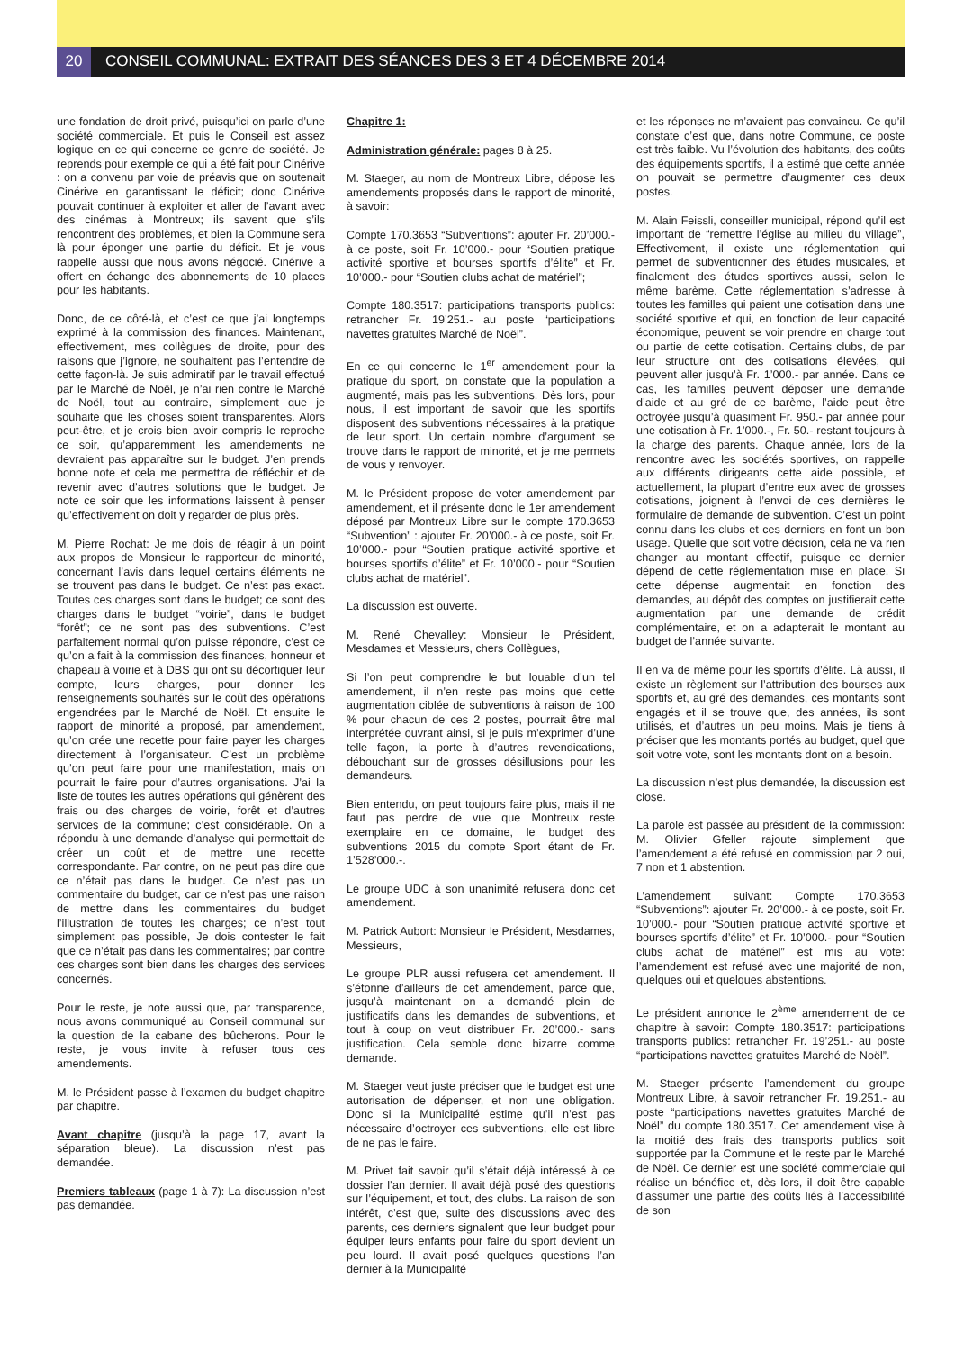20 CONSEIL COMMUNAL: EXTRAIT DES SÉANCES DES 3 ET 4 DÉCEMBRE 2014
une fondation de droit privé, puisqu’ici on parle d’une société commerciale. Et puis le Conseil est assez logique en ce qui concerne ce genre de société. Je reprends pour exemple ce qui a été fait pour Cinérive : on a convenu par voie de préavis que on soutenait Cinérive en garantissant le déficit; donc Cinérive pouvait continuer à exploiter et aller de l’avant avec des cinémas à Montreux; ils savent que s’ils rencontrent des problèmes, et bien la Commune sera là pour éponger une partie du déficit. Et je vous rappelle aussi que nous avons négocié. Cinérive a offert en échange des abonnements de 10 places pour les habitants.
Donc, de ce côté-là, et c’est ce que j’ai longtemps exprimé à la commission des finances. Maintenant, effectivement, mes collègues de droite, pour des raisons que j’ignore, ne souhaitent pas l’entendre de cette façon-là. Je suis admiratif par le travail effectué par le Marché de Noël, je n’ai rien contre le Marché de Noël, tout au contraire, simplement que je souhaite que les choses soient transparentes. Alors peut-être, et je crois bien avoir compris le reproche ce soir, qu’apparemment les amendements ne devraient pas apparaître sur le budget. J’en prends bonne note et cela me permettra de réfléchir et de revenir avec d’autres solutions que le budget. Je note ce soir que les informations laissent à penser qu’effectivement on doit y regarder de plus près.
M. Pierre Rochat: Je me dois de réagir à un point aux propos de Monsieur le rapporteur de minorité, concernant l’avis dans lequel certains éléments ne se trouvent pas dans le budget. Ce n’est pas exact. Toutes ces charges sont dans le budget; ce sont des charges dans le budget “voirie”, dans le budget “forêt”; ce ne sont pas des subventions. C’est parfaitement normal qu’on puisse répondre, c’est ce qu’on a fait à la commission des finances, honneur et chapeau à voirie et à DBS qui ont su décortiquer leur compte, leurs charges, pour donner les renseignements souhaités sur le coût des opérations engendrées par le Marché de Noël. Et ensuite le rapport de minorité a proposé, par amendement, qu’on crée une recette pour faire payer les charges directement à l’organisateur. C’est un problème qu’on peut faire pour une manifestation, mais on pourrait le faire pour d’autres organisations. J’ai la liste de toutes les autres opérations qui génèrent des frais ou des charges de voirie, forêt et d’autres services de la commune; c’est considérable. On a répondu à une demande d’analyse qui permettait de créer un coût et de mettre une recette correspondante. Par contre, on ne peut pas dire que ce n’était pas dans le budget. Ce n’est pas un commentaire du budget, car ce n’est pas une raison de mettre dans les commentaires du budget l’illustration de toutes les charges; ce n’est tout simplement pas possible, Je dois contester le fait que ce n’était pas dans les commentaires; par contre ces charges sont bien dans les charges des services concernés.
Pour le reste, je note aussi que, par transparence, nous avons communiqué au Conseil communal sur la question de la cabane des bûcherons. Pour le reste, je vous invite à refuser tous ces amendements.
M. le Président passe à l’examen du budget chapitre par chapitre.
Avant chapitre (jusqu’à la page 17, avant la séparation bleue). La discussion n’est pas demandée.
Premiers tableaux (page 1 à 7): La discussion n’est pas demandée.
Chapitre 1:
Administration générale: pages 8 à 25.
M. Staeger, au nom de Montreux Libre, dépose les amendements proposés dans le rapport de minorité, à savoir:
Compte 170.3653 “Subventions”: ajouter Fr. 20’000.- à ce poste, soit Fr. 10’000.- pour “Soutien pratique activité sportive et bourses sportifs d’élite” et Fr. 10’000.- pour “Soutien clubs achat de matériel”;
Compte 180.3517: participations transports publics: retrancher Fr. 19’251.- au poste “participations navettes gratuites Marché de Noël”.
En ce qui concerne le 1<sup>er</sup> amendement pour la pratique du sport, on constate que la population a augmenté, mais pas les subventions. Dès lors, pour nous, il est important de savoir que les sportifs disposent des subventions nécessaires à la pratique de leur sport. Un certain nombre d’argument se trouve dans le rapport de minorité, et je me permets de vous y renvoyer.
M. le Président propose de voter amendement par amendement, et il présente donc le 1er amendement déposé par Montreux Libre sur le compte 170.3653 “Subvention” : ajouter Fr. 20’000.- à ce poste, soit Fr. 10’000.- pour “Soutien pratique activité sportive et bourses sportifs d’élite” et Fr. 10’000.- pour “Soutien clubs achat de matériel”.
La discussion est ouverte.
M. René Chevalley: Monsieur le Président, Mesdames et Messieurs, chers Collègues,
Si l’on peut comprendre le but louable d’un tel amendement, il n’en reste pas moins que cette augmentation ciblée de subventions à raison de 100 % pour chacun de ces 2 postes, pourrait être mal interprétée ouvrant ainsi, si je puis m’exprimer d’une telle façon, la porte à d’autres revendications, débouchant sur de grosses désillusions pour les demandeurs.
Bien entendu, on peut toujours faire plus, mais il ne faut pas perdre de vue que Montreux reste exemplaire en ce domaine, le budget des subventions 2015 du compte Sport étant de Fr. 1’528’000.-.
Le groupe UDC à son unanimité refusera donc cet amendement.
M. Patrick Aubort: Monsieur le Président, Mesdames, Messieurs,
Le groupe PLR aussi refusera cet amendement. Il s’étonne d’ailleurs de cet amendement, parce que, jusqu’à maintenant on a demandé plein de justificatifs dans les demandes de subventions, et tout à coup on veut distribuer Fr. 20’000.- sans justification. Cela semble donc bizarre comme demande.
M. Staeger veut juste préciser que le budget est une autorisation de dépenser, et non une obligation. Donc si la Municipalité estime qu’il n’est pas nécessaire d’octroyer ces subventions, elle est libre de ne pas le faire.
M. Privet fait savoir qu’il s’était déjà intéressé à ce dossier l’an dernier. Il avait déjà posé des questions sur l’équipement, et tout, des clubs. La raison de son intérêt, c’est que, suite des discussions avec des parents, ces derniers signalent que leur budget pour équiper leurs enfants pour faire du sport devient un peu lourd. Il avait posé quelques questions l’an dernier à la Municipalité
et les réponses ne m’avaient pas convaincu. Ce qu’il constate c’est que, dans notre Commune, ce poste est très faible. Vu l’évolution des habitants, des coûts des équipements sportifs, il a estimé que cette année on pouvait se permettre d’augmenter ces deux postes.
M. Alain Feissli, conseiller municipal, répond qu’il est important de “remettre l’église au milieu du village”, Effectivement, il existe une réglementation qui permet de subventionner des études musicales, et finalement des études sportives aussi, selon le même barème. Cette réglementation s’adresse à toutes les familles qui paient une cotisation dans une société sportive et qui, en fonction de leur capacité économique, peuvent se voir prendre en charge tout ou partie de cette cotisation. Certains clubs, de par leur structure ont des cotisations élevées, qui peuvent aller jusqu’à Fr. 1’000.- par année. Dans ce cas, les familles peuvent déposer une demande d’aide et au gré de ce barème, l’aide peut être octroyée jusqu’à quasiment Fr. 950.- par année pour une cotisation à Fr. 1’000.-, Fr. 50.- restant toujours à la charge des parents. Chaque année, lors de la rencontre avec les sociétés sportives, on rappelle aux différents dirigeants cette aide possible, et actuellement, la plupart d’entre eux avec de grosses cotisations, joignent à l’envoi de ces dernières le formulaire de demande de subvention. C’est un point connu dans les clubs et ces derniers en font un bon usage. Quelle que soit votre décision, cela ne va rien changer au montant effectif, puisque ce dernier dépend de cette réglementation mise en place. Si cette dépense augmentait en fonction des demandes, au dépôt des comptes on justifierait cette augmentation par une demande de crédit complémentaire, et on a adapterait le montant au budget de l’année suivante.
Il en va de même pour les sportifs d’élite. Là aussi, il existe un règlement sur l’attribution des bourses aux sportifs et, au gré des demandes, ces montants sont engagés et il se trouve que, des années, ils sont utilisés, et d’autres un peu moins. Mais je tiens à préciser que les montants portés au budget, quel que soit votre vote, sont les montants dont on a besoin.
La discussion n’est plus demandée, la discussion est close.
La parole est passée au président de la commission: M. Olivier Gfeller rajoute simplement que l’amendement a été refusé en commission par 2 oui, 7 non et 1 abstention.
L’amendement suivant: Compte 170.3653 “Subventions”: ajouter Fr. 20’000.- à ce poste, soit Fr. 10’000.- pour “Soutien pratique activité sportive et bourses sportifs d’élite” et Fr. 10’000.- pour “Soutien clubs achat de matériel” est mis au vote: l’amendement est refusé avec une majorité de non, quelques oui et quelques abstentions.
Le président annonce le 2<sup>ème</sup> amendement de ce chapitre à savoir: Compte 180.3517: participations transports publics: retrancher Fr. 19’251.- au poste “participations navettes gratuites Marché de Noël”.
M. Staeger présente l’amendement du groupe Montreux Libre, à savoir retrancher Fr. 19.251.- au poste “participations navettes gratuites Marché de Noël” du compte 180.3517. Cet amendement vise à la moitié des frais des transports publics soit supportée par la Commune et le reste par le Marché de Noël. Ce dernier est une société commerciale qui réalise un bénéfice et, dès lors, il doit être capable d’assumer une partie des coûts liés à l’accessibilité de son